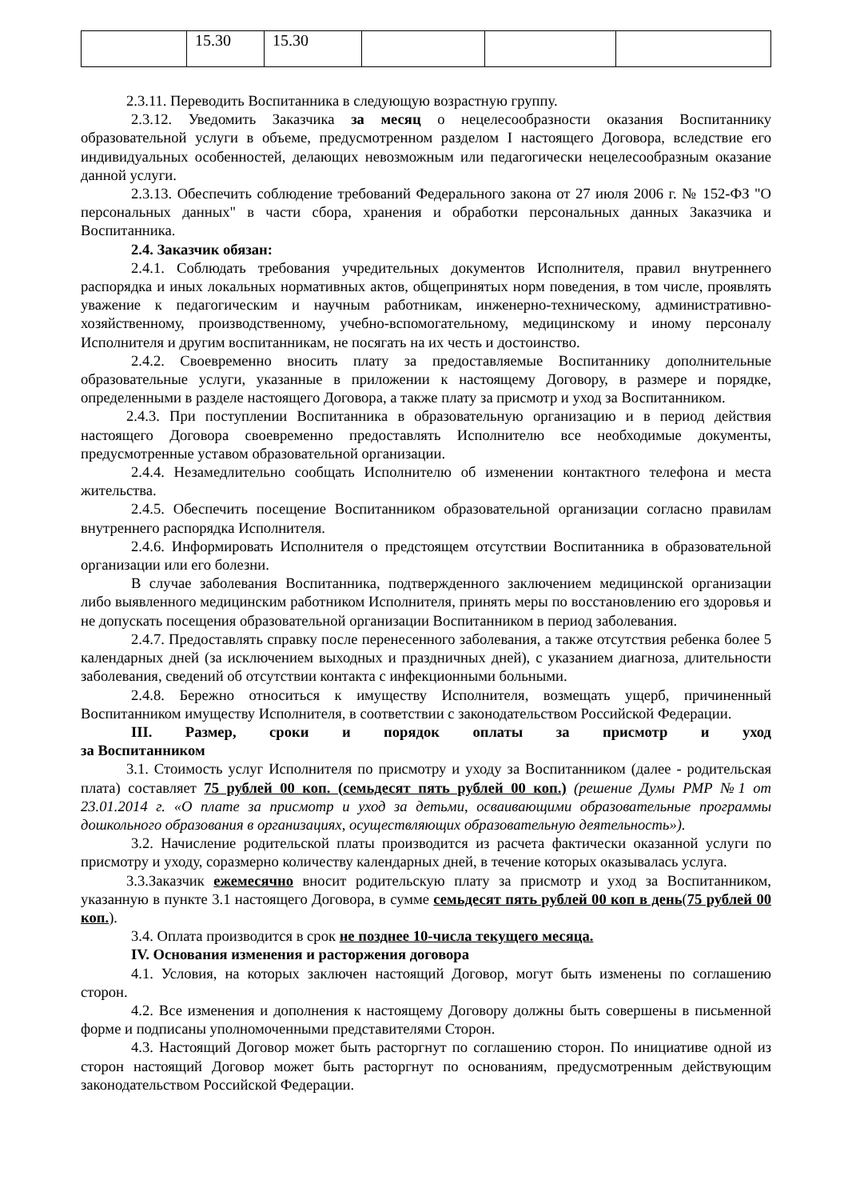| | 15.30 | 15.30 | | | |
2.3.11. Переводить Воспитанника в следующую возрастную группу.
2.3.12. Уведомить Заказчика за месяц о нецелесообразности оказания Воспитаннику образовательной услуги в объеме, предусмотренном разделом I настоящего Договора, вследствие его индивидуальных особенностей, делающих невозможным или педагогически нецелесообразным оказание данной услуги.
2.3.13. Обеспечить соблюдение требований Федерального закона от 27 июля 2006 г. № 152-ФЗ "О персональных данных" в части сбора, хранения и обработки персональных данных Заказчика и Воспитанника.
2.4. Заказчик обязан:
2.4.1. Соблюдать требования учредительных документов Исполнителя, правил внутреннего распорядка и иных локальных нормативных актов, общепринятых норм поведения, в том числе, проявлять уважение к педагогическим и научным работникам, инженерно-техническому, административно-хозяйственному, производственному, учебно-вспомогательному, медицинскому и иному персоналу Исполнителя и другим воспитанникам, не посягать на их честь и достоинство.
2.4.2. Своевременно вносить плату за предоставляемые Воспитаннику дополнительные образовательные услуги, указанные в приложении к настоящему Договору, в размере и порядке, определенными в разделе настоящего Договора, а также плату за присмотр и уход за Воспитанником.
2.4.3. При поступлении Воспитанника в образовательную организацию и в период действия настоящего Договора своевременно предоставлять Исполнителю все необходимые документы, предусмотренные уставом образовательной организации.
2.4.4. Незамедлительно сообщать Исполнителю об изменении контактного телефона и места жительства.
2.4.5. Обеспечить посещение Воспитанником образовательной организации согласно правилам внутреннего распорядка Исполнителя.
2.4.6. Информировать Исполнителя о предстоящем отсутствии Воспитанника в образовательной организации или его болезни.
В случае заболевания Воспитанника, подтвержденного заключением медицинской организации либо выявленного медицинским работником Исполнителя, принять меры по восстановлению его здоровья и не допускать посещения образовательной организации Воспитанником в период заболевания.
2.4.7. Предоставлять справку после перенесенного заболевания, а также отсутствия ребенка более 5 календарных дней (за исключением выходных и праздничных дней), с указанием диагноза, длительности заболевания, сведений об отсутствии контакта с инфекционными больными.
2.4.8. Бережно относиться к имуществу Исполнителя, возмещать ущерб, причиненный Воспитанником имуществу Исполнителя, в соответствии с законодательством Российской Федерации.
III. Размер, сроки и порядок оплаты за присмотр и уход
за Воспитанником
3.1. Стоимость услуг Исполнителя по присмотру и уходу за Воспитанником (далее - родительская плата) составляет 75 рублей 00 коп. (семьдесят пять рублей 00 коп.) (решение Думы РМР №1 от 23.01.2014 г. «О плате за присмотр и уход за детьми, осваивающими образовательные программы дошкольного образования в организациях, осуществляющих образовательную деятельность»).
3.2. Начисление родительской платы производится из расчета фактически оказанной услуги по присмотру и уходу, соразмерно количеству календарных дней, в течение которых оказывалась услуга.
3.3.Заказчик ежемесячно вносит родительскую плату за присмотр и уход за Воспитанником, указанную в пункте 3.1 настоящего Договора, в сумме семьдесят пять рублей 00 коп в день(75 рублей 00 коп.).
3.4. Оплата производится в срок не позднее 10-числа текущего месяца.
IV. Основания изменения и расторжения договора
4.1. Условия, на которых заключен настоящий Договор, могут быть изменены по соглашению сторон.
4.2. Все изменения и дополнения к настоящему Договору должны быть совершены в письменной форме и подписаны уполномоченными представителями Сторон.
4.3. Настоящий Договор может быть расторгнут по соглашению сторон. По инициативе одной из сторон настоящий Договор может быть расторгнут по основаниям, предусмотренным действующим законодательством Российской Федерации.